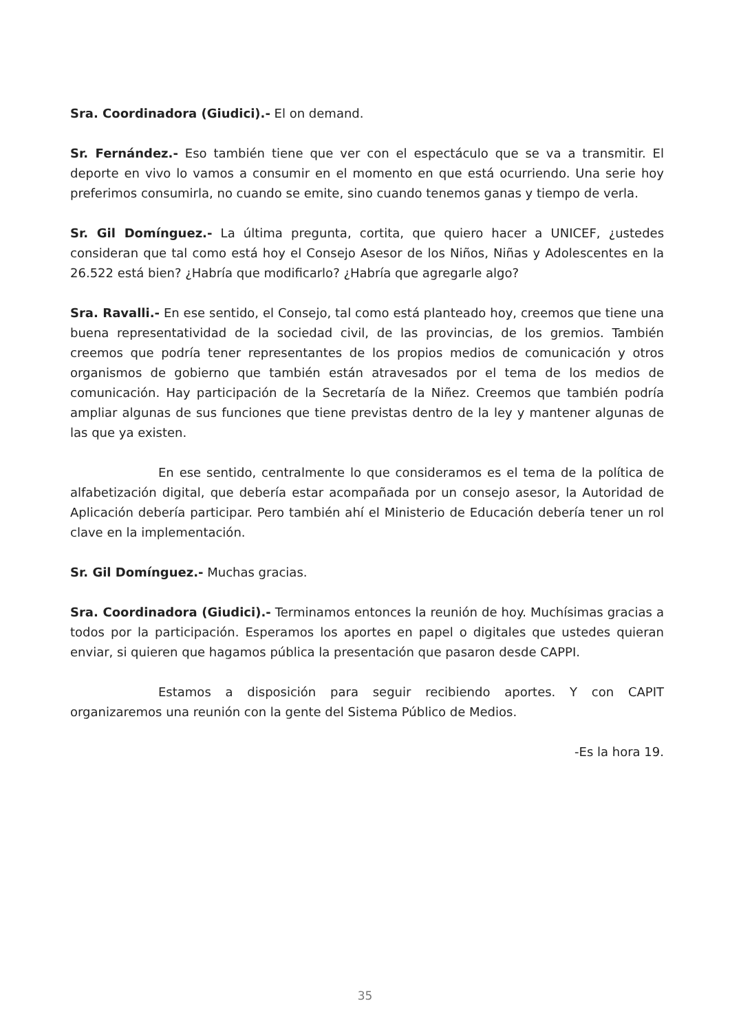Sra. Coordinadora (Giudici).- El on demand.
Sr. Fernández.- Eso también tiene que ver con el espectáculo que se va a transmitir. El deporte en vivo lo vamos a consumir en el momento en que está ocurriendo. Una serie hoy preferimos consumirla, no cuando se emite, sino cuando tenemos ganas y tiempo de verla.
Sr. Gil Domínguez.- La última pregunta, cortita, que quiero hacer a UNICEF, ¿ustedes consideran que tal como está hoy el Consejo Asesor de los Niños, Niñas y Adolescentes en la 26.522 está bien? ¿Habría que modificarlo? ¿Habría que agregarle algo?
Sra. Ravalli.- En ese sentido, el Consejo, tal como está planteado hoy, creemos que tiene una buena representatividad de la sociedad civil, de las provincias, de los gremios. También creemos que podría tener representantes de los propios medios de comunicación y otros organismos de gobierno que también están atravesados por el tema de los medios de comunicación. Hay participación de la Secretaría de la Niñez. Creemos que también podría ampliar algunas de sus funciones que tiene previstas dentro de la ley y mantener algunas de las que ya existen.
En ese sentido, centralmente lo que consideramos es el tema de la política de alfabetización digital, que debería estar acompañada por un consejo asesor, la Autoridad de Aplicación debería participar. Pero también ahí el Ministerio de Educación debería tener un rol clave en la implementación.
Sr. Gil Domínguez.- Muchas gracias.
Sra. Coordinadora (Giudici).- Terminamos entonces la reunión de hoy. Muchísimas gracias a todos por la participación. Esperamos los aportes en papel o digitales que ustedes quieran enviar, si quieren que hagamos pública la presentación que pasaron desde CAPPI.
Estamos a disposición para seguir recibiendo aportes. Y con CAPIT organizaremos una reunión con la gente del Sistema Público de Medios.
-Es la hora 19.
35